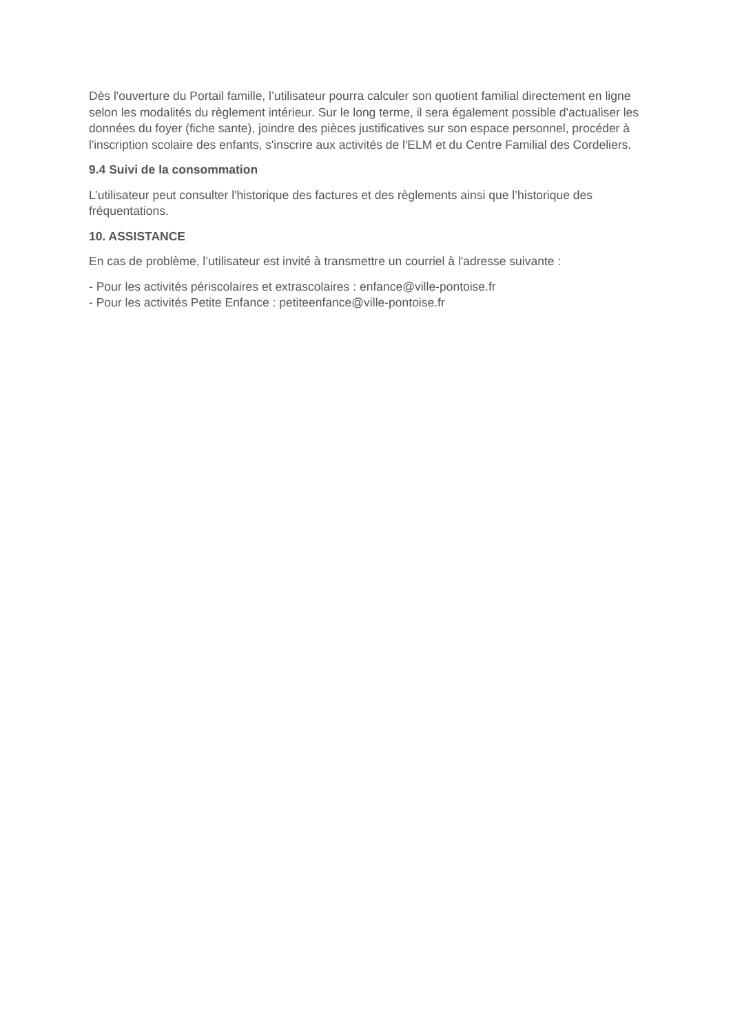Dès l'ouverture du Portail famille, l’utilisateur pourra calculer son quotient familial directement en ligne selon les modalités du règlement intérieur. Sur le long terme, il sera également possible d'actualiser les données du foyer (fiche sante), joindre des pièces justificatives sur son espace personnel, procéder à l'inscription scolaire des enfants, s'inscrire aux activités de l'ELM et du Centre Familial des Cordeliers.
9.4 Suivi de la consommation
L’utilisateur peut consulter l'historique des factures et des règlements ainsi que l’historique des fréquentations.
10. ASSISTANCE
En cas de problème, l’utilisateur est invité à transmettre un courriel à l'adresse suivante :
- Pour les activités périscolaires et extrascolaires : enfance@ville-pontoise.fr
- Pour les activités Petite Enfance : petiteenfance@ville-pontoise.fr